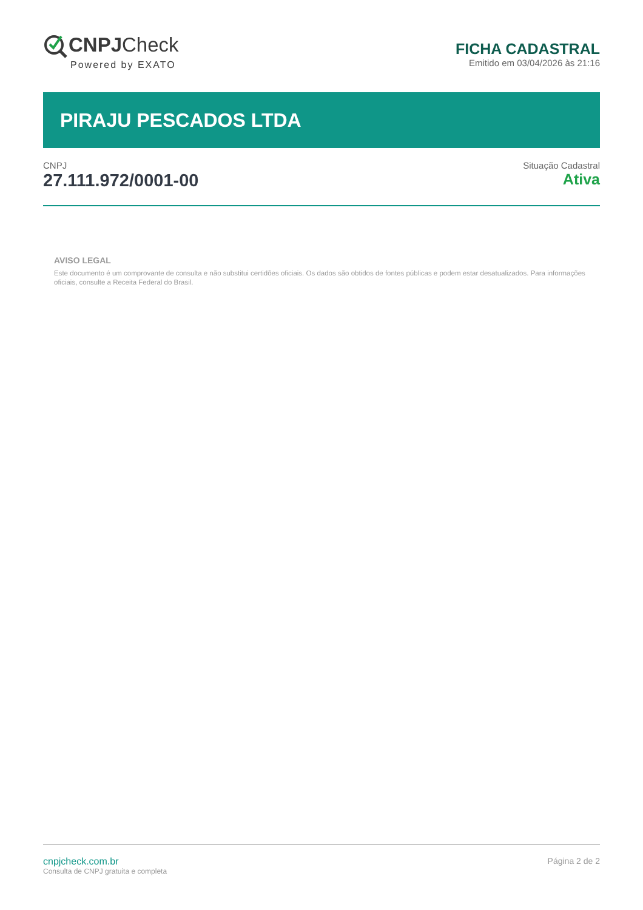CNPJCheck
Powered by EXATO
FICHA CADASTRAL
Emitido em 03/04/2026 às 21:16
PIRAJU PESCADOS LTDA
CNPJ
27.111.972/0001-00
Situação Cadastral
Ativa
AVISO LEGAL
Este documento é um comprovante de consulta e não substitui certidões oficiais. Os dados são obtidos de fontes públicas e podem estar desatualizados. Para informações oficiais, consulte a Receita Federal do Brasil.
cnpjcheck.com.br
Consulta de CNPJ gratuita e completa
Página 2 de 2